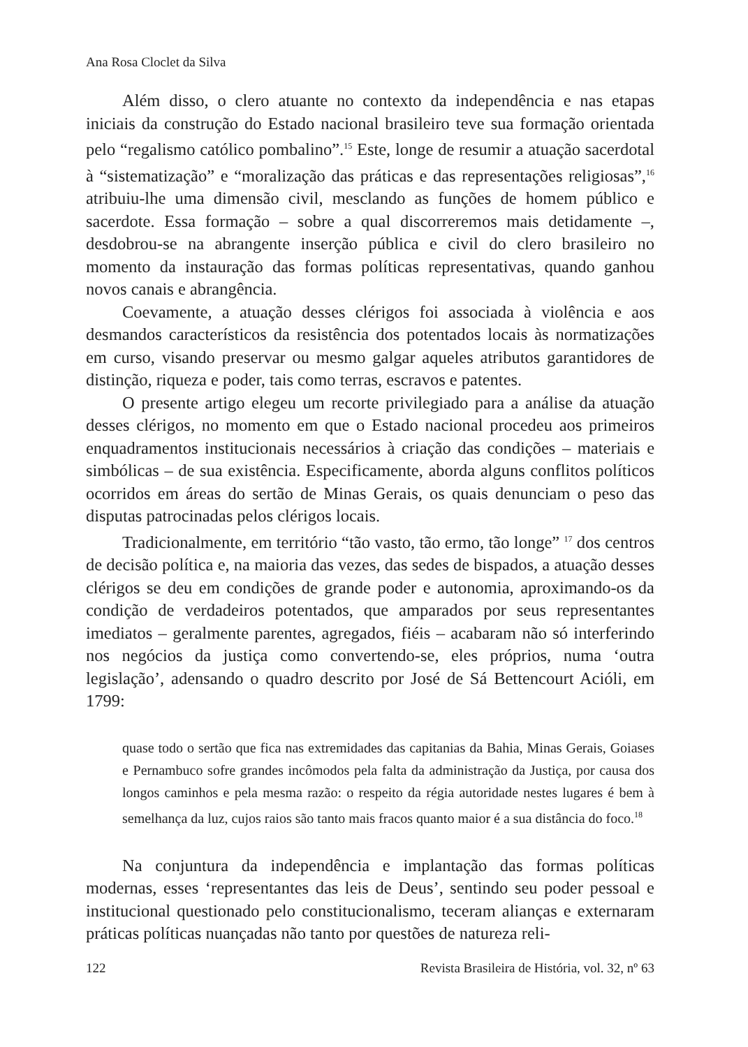Ana Rosa Cloclet da Silva
Além disso, o clero atuante no contexto da independência e nas etapas iniciais da construção do Estado nacional brasileiro teve sua formação orientada pelo “regalismo católico pombalino”.<sup>15</sup> Este, longe de resumir a atuação sacerdotal à “sistematização” e “moralização das práticas e das representações religiosas”,<sup>16</sup> atribuiu-lhe uma dimensão civil, mesclando as funções de homem público e sacerdote. Essa formação – sobre a qual discorreremos mais detidamente –, desdobrou-se na abrangente inserção pública e civil do clero brasileiro no momento da instauração das formas políticas representativas, quando ganhou novos canais e abrangência.
Coevamente, a atuação desses clérigos foi associada à violência e aos desmandos característicos da resistência dos potentados locais às normatizações em curso, visando preservar ou mesmo galgar aqueles atributos garantidores de distinção, riqueza e poder, tais como terras, escravos e patentes.
O presente artigo elegeu um recorte privilegiado para a análise da atuação desses clérigos, no momento em que o Estado nacional procedeu aos primeiros enquadramentos institucionais necessários à criação das condições – materiais e simbólicas – de sua existência. Especificamente, aborda alguns conflitos políticos ocorridos em áreas do sertão de Minas Gerais, os quais denunciam o peso das disputas patrocinadas pelos clérigos locais.
Tradicionalmente, em território “tão vasto, tão ermo, tão longe” <sup>17</sup> dos centros de decisão política e, na maioria das vezes, das sedes de bispados, a atuação desses clérigos se deu em condições de grande poder e autonomia, aproximando-os da condição de verdadeiros potentados, que amparados por seus representantes imediatos – geralmente parentes, agregados, fiéis – acabaram não só interferindo nos negócios da justiça como convertendo-se, eles próprios, numa ‘outra legislação’, adensando o quadro descrito por José de Sá Bettencourt Acióli, em 1799:
quase todo o sertão que fica nas extremidades das capitanias da Bahia, Minas Gerais, Goiases e Pernambuco sofre grandes incômodos pela falta da administração da Justiça, por causa dos longos caminhos e pela mesma razão: o respeito da régia autoridade nestes lugares é bem à semelhança da luz, cujos raios são tanto mais fracos quanto maior é a sua distância do foco.<sup>18</sup>
Na conjuntura da independência e implantação das formas políticas modernas, esses ‘representantes das leis de Deus’, sentindo seu poder pessoal e institucional questionado pelo constitucionalismo, teceram alianças e externaram práticas políticas nuançadas não tanto por questões de natureza reli-
122 Revista Brasileira de História, vol. 32, nº 63